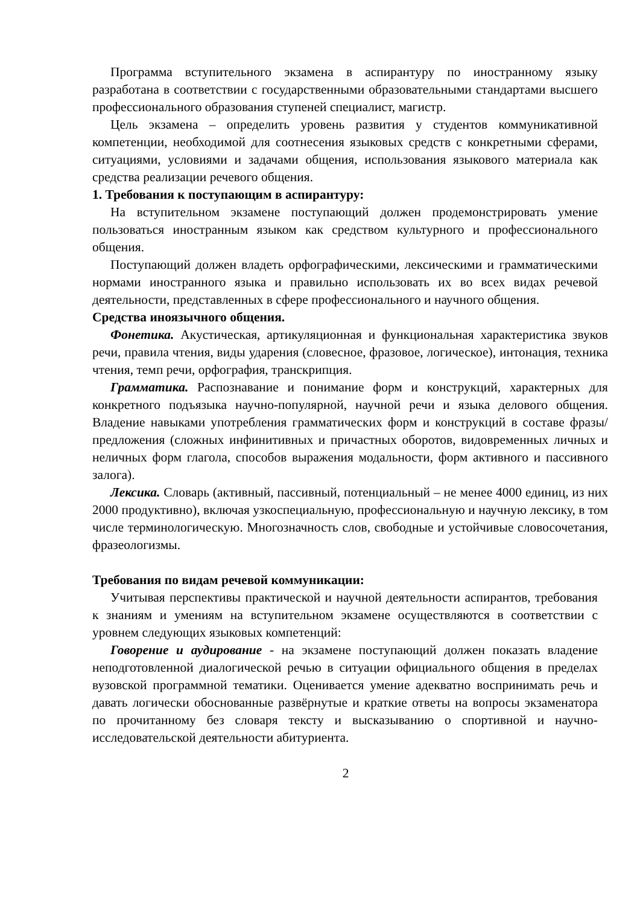Программа вступительного экзамена в аспирантуру по иностранному языку разработана в соответствии с государственными образовательными стандартами высшего профессионального образования ступеней специалист, магистр.
Цель экзамена – определить уровень развития у студентов коммуникативной компетенции, необходимой для соотнесения языковых средств с конкретными сферами, ситуациями, условиями и задачами общения, использования языкового материала как средства реализации речевого общения.
1. Требования к поступающим в аспирантуру:
На вступительном экзамене поступающий должен продемонстрировать умение пользоваться иностранным языком как средством культурного и профессионального общения.
Поступающий должен владеть орфографическими, лексическими и грамматическими нормами иностранного языка и правильно использовать их во всех видах речевой деятельности, представленных в сфере профессионального и научного общения.
Средства иноязычного общения.
Фонетика. Акустическая, артикуляционная и функциональная характеристика звуков речи, правила чтения, виды ударения (словесное, фразовое, логическое), интонация, техника чтения, темп речи, орфография, транскрипция.
Грамматика. Распознавание и понимание форм и конструкций, характерных для конкретного подъязыка научно-популярной, научной речи и языка делового общения. Владение навыками употребления грамматических форм и конструкций в составе фразы/предложения (сложных инфинитивных и причастных оборотов, видовременных личных и неличных форм глагола, способов выражения модальности, форм активного и пассивного залога).
Лексика. Словарь (активный, пассивный, потенциальный – не менее 4000 единиц, из них 2000 продуктивно), включая узкоспециальную, профессиональную и научную лексику, в том числе терминологическую. Многозначность слов, свободные и устойчивые словосочетания, фразеологизмы.
Требования по видам речевой коммуникации:
Учитывая перспективы практической и научной деятельности аспирантов, требования к знаниям и умениям на вступительном экзамене осуществляются в соответствии с уровнем следующих языковых компетенций:
Говорение и аудирование - на экзамене поступающий должен показать владение неподготовленной диалогической речью в ситуации официального общения в пределах вузовской программной тематики. Оценивается умение адекватно воспринимать речь и давать логически обоснованные развёрнутые и краткие ответы на вопросы экзаменатора по прочитанному без словаря тексту и высказыванию о спортивной и научно-исследовательской деятельности абитуриента.
2